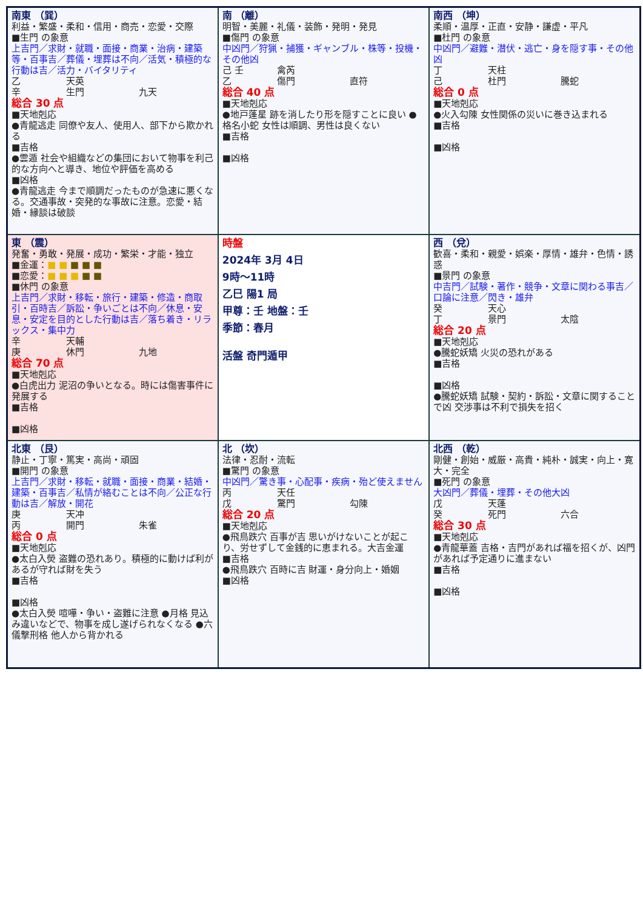| 南東 （巽） 利益・繁盛・柔和・信用・商売・恋愛・交際 ■生門 の象意 上吉門／求財・就職・面接・商業・治病・建築等・百事吉／葬儀・埋葬は不向／活気・積極的な行動は吉／活力・バイタリティ 乙 天英 辛 生門 九天 総合 30 点 ■天地剋応 ●青龍逃走 同僚や友人、使用人、部下から欺かれる ■吉格 ●雲遁 社会や組織などの集団において物事を利己的な方向へと導き、地位や評価を高める ■凶格 ●青龍逃走 今まで順調だったものが急速に悪くなる。交通事故・突発的な事故に注意。恋愛・結婚・縁談は破談 | 南 （離） 明智・美麗・礼儀・装飾・発明・発見 ■傷門 の象意 中凶門／狩猟・捕獲・ギャンブル・株等・投機・その他凶 己 壬 禽芮 乙 傷門 直符 総合 40 点 ■天地剋応 ●地戸蓬星 跡を消したり形を隠すことに良い ●格名小蛇 女性は順調、男性は良くない ■吉格 ■凶格 | 南西 （坤） 柔順・温厚・正直・安静・謙虚・平凡 ■杜門 の象意 中凶門／避難・潜伏・逃亡・身を隠す事・その他凶 丁 天柱 己 杜門 騰蛇 総合 0 点 ■天地剋応 ●火入勾陳 女性関係の災いに巻き込まれる ■吉格 ■凶格 |
| 東 （震） 発奮・勇敢・発展・成功・繁栄・才能・独立 ■金運： ■ ■ ■ ■ ■ ■恋愛： ■ ■ ■ ■ ■ ■休門 の象意 上吉門／求財・移転・旅行・建築・修造・商取引・百時吉／訴訟・争いごとは不向／休息・安息・安定を目的とした行動は吉／落ち着き・リラックス・集中力 辛 天輔 庚 休門 九地 総合 70 点 ■天地剋応 ●白虎出力 泥沼の争いとなる。時には傷害事件に発展する ■吉格 ■凶格 | 時盤 2024年 3月 4日 9時～11時 乙巳 陽1 局 甲尊：壬 地盤：壬 季節：春月 活盤 奇門遁甲 | 西 （兌） 歓喜・柔和・親愛・娯楽・厚情・雄弁・色情・誘惑 ■景門 の象意 中吉門／試験・著作・競争・文章に関わる事吉／口論に注意／閃き・雄弁 癸 天心 丁 景門 太陰 総合 20 点 ■天地剋応 ●騰蛇妖矯 火災の恐れがある ■吉格 ■凶格 ●騰蛇妖矯 試験・契約・訴訟・文章に関することで凶 交渉事は不利で損失を招く |
| 北東 （艮） 静止・丁寧・篤実・高尚・頑固 ■開門 の象意 上吉門／求財・移転・就職・面接・商業・結婚・建築・百事吉／私情が絡むことは不向／公正な行動は吉／解放・開花 庚 天冲 丙 開門 朱雀 総合 0 点 ■天地剋応 ●太白入熒 盗難の恐れあり。積極的に動けば利があるが守れば財を失う ■吉格 ■凶格 ●太白入熒 喧嘩・争い・盗難に注意 ●月格 見込み違いなどで、物事を成し遂げられなくなる ●六儀撃刑格 他人から背かれる | 北 （坎） 法律・忍耐・流転 ■驚門 の象意 中凶門／驚き事・心配事・疾病・殆ど使えません 丙 天任 戊 驚門 勾陳 総合 20 点 ■天地剋応 ●飛鳥跌穴 百事が吉 思いがけないことが起こり、労せずして金銭的に恵まれる。大吉金運 ■吉格 ●飛鳥跌穴 百時に吉 財運・身分向上・婚姻 ■凶格 | 北西 （乾） 剛健・創始・威厳・高貴・純朴・誠実・向上・寛大・完全 ■死門 の象意 大凶門／葬儀・埋葬・その他大凶 戊 天蓬 癸 死門 六合 総合 30 点 ■天地剋応 ●青龍華蓋 吉格・吉門があれば福を招くが、凶門があれば予定通りに進まない ■吉格 ■凶格 |